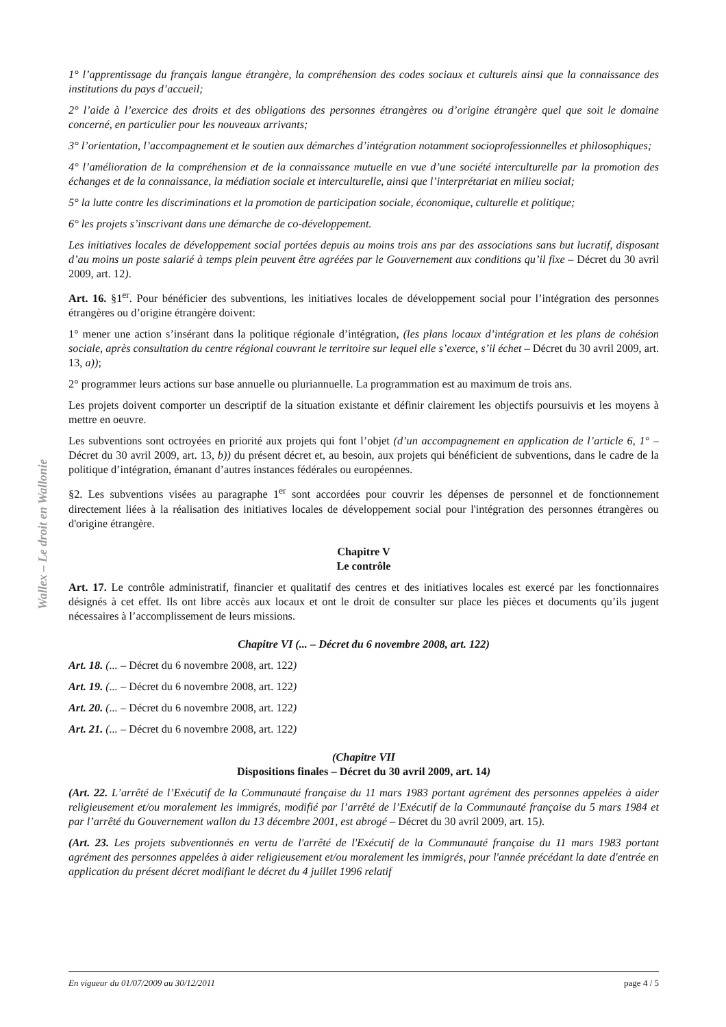Wallex – Le droit en Wallonie
1° l’apprentissage du français langue étrangère, la compréhension des codes sociaux et culturels ainsi que la connaissance des institutions du pays d’accueil;
2° l’aide à l’exercice des droits et des obligations des personnes étrangères ou d’origine étrangère quel que soit le domaine concerné, en particulier pour les nouveaux arrivants;
3° l’orientation, l’accompagnement et le soutien aux démarches d’intégration notamment socioprofessionnelles et philosophiques;
4° l’amélioration de la compréhension et de la connaissance mutuelle en vue d’une société interculturelle par la promotion des échanges et de la connaissance, la médiation sociale et interculturelle, ainsi que l’interprétariat en milieu social;
5° la lutte contre les discriminations et la promotion de participation sociale, économique, culturelle et politique;
6° les projets s’inscrivant dans une démarche de co-développement.
Les initiatives locales de développement social portées depuis au moins trois ans par des associations sans but lucratif, disposant d’au moins un poste salarié à temps plein peuvent être agréées par le Gouvernement aux conditions qu’il fixe – Décret du 30 avril 2009, art. 12).
Art. 16. §1<sup>er</sup>. Pour bénéficier des subventions, les initiatives locales de développement social pour l’intégration des personnes étrangères ou d’origine étrangère doivent:
1° mener une action s’insérant dans la politique régionale d’intégration, (les plans locaux d’intégration et les plans de cohésion sociale, après consultation du centre régional couvrant le territoire sur lequel elle s’exerce, s’il échet – Décret du 30 avril 2009, art. 13, a));
2° programmer leurs actions sur base annuelle ou pluriannuelle. La programmation est au maximum de trois ans.
Les projets doivent comporter un descriptif de la situation existante et définir clairement les objectifs poursuivis et les moyens à mettre en oeuvre.
Les subventions sont octroyées en priorité aux projets qui font l’objet (d’un accompagnement en application de l’article 6, 1° – Décret du 30 avril 2009, art. 13, b)) du présent décret et, au besoin, aux projets qui bénéficient de subventions, dans le cadre de la politique d’intégration, émanant d’autres instances fédérales ou européennes.
§2. Les subventions visées au paragraphe 1<sup>er</sup> sont accordées pour couvrir les dépenses de personnel et de fonctionnement directement liées à la réalisation des initiatives locales de développement social pour l'intégration des personnes étrangères ou d'origine étrangère.
Chapitre V
Le contrôle
Art. 17. Le contrôle administratif, financier et qualitatif des centres et des initiatives locales est exercé par les fonctionnaires désignés à cet effet. Ils ont libre accès aux locaux et ont le droit de consulter sur place les pièces et documents qu’ils jugent nécessaires à l’accomplissement de leurs missions.
Chapitre VI (... – Décret du 6 novembre 2008, art. 122)
Art. 18. (... – Décret du 6 novembre 2008, art. 122)
Art. 19. (... – Décret du 6 novembre 2008, art. 122)
Art. 20. (... – Décret du 6 novembre 2008, art. 122)
Art. 21. (... – Décret du 6 novembre 2008, art. 122)
(Chapitre VII
Dispositions finales – Décret du 30 avril 2009, art. 14)
(Art. 22. L’arrêté de l’Exécutif de la Communauté française du 11 mars 1983 portant agrément des personnes appelées à aider religieusement et/ou moralement les immigrés, modifié par l’arrêté de l’Exécutif de la Communauté française du 5 mars 1984 et par l’arrêté du Gouvernement wallon du 13 décembre 2001, est abrogé – Décret du 30 avril 2009, art. 15).
(Art. 23. Les projets subventionnés en vertu de l'arrêté de l'Exécutif de la Communauté française du 11 mars 1983 portant agrément des personnes appelées à aider religieusement et/ou moralement les immigrés, pour l'année précédant la date d'entrée en application du présent décret modifiant le décret du 4 juillet 1996 relatif
En vigueur du 01/07/2009 au 30/12/2011 page 4 / 5